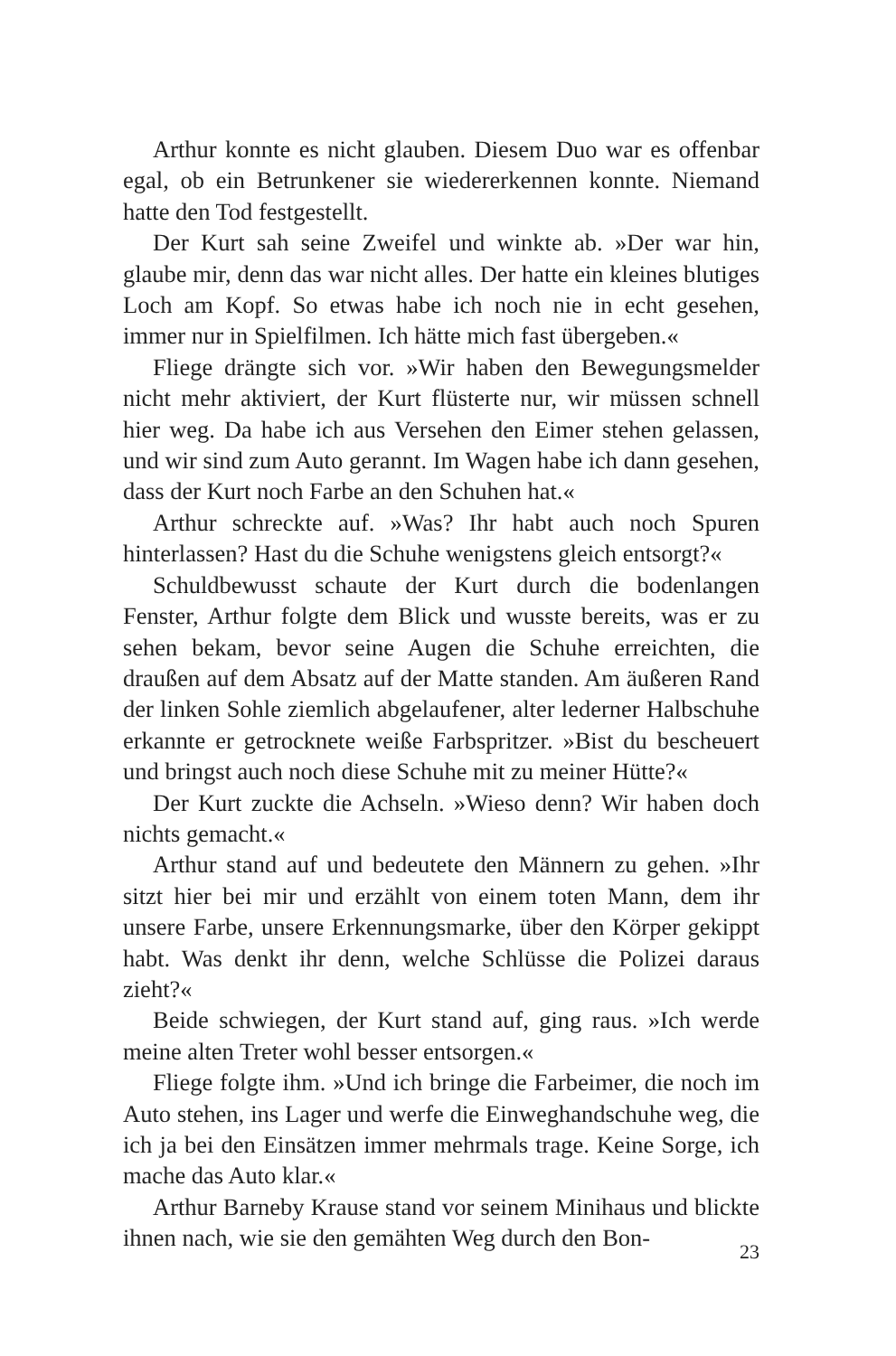Arthur konnte es nicht glauben. Diesem Duo war es offenbar egal, ob ein Betrunkener sie wiedererkennen konnte. Niemand hatte den Tod festgestellt.
Der Kurt sah seine Zweifel und winkte ab. »Der war hin, glaube mir, denn das war nicht alles. Der hatte ein kleines blutiges Loch am Kopf. So etwas habe ich noch nie in echt gesehen, immer nur in Spielfilmen. Ich hätte mich fast übergeben.«
Fliege drängte sich vor. »Wir haben den Bewegungsmelder nicht mehr aktiviert, der Kurt flüsterte nur, wir müssen schnell hier weg. Da habe ich aus Versehen den Eimer stehen gelassen, und wir sind zum Auto gerannt. Im Wagen habe ich dann gesehen, dass der Kurt noch Farbe an den Schuhen hat.«
Arthur schreckte auf. »Was? Ihr habt auch noch Spuren hinterlassen? Hast du die Schuhe wenigstens gleich entsorgt?«
Schuldbewusst schaute der Kurt durch die bodenlangen Fenster, Arthur folgte dem Blick und wusste bereits, was er zu sehen bekam, bevor seine Augen die Schuhe erreichten, die draußen auf dem Absatz auf der Matte standen. Am äußeren Rand der linken Sohle ziemlich abgelaufener, alter lederner Halbschuhe erkannte er getrocknete weiße Farbspritzer. »Bist du bescheuert und bringst auch noch diese Schuhe mit zu meiner Hütte?«
Der Kurt zuckte die Achseln. »Wieso denn? Wir haben doch nichts gemacht.«
Arthur stand auf und bedeutete den Männern zu gehen. »Ihr sitzt hier bei mir und erzählt von einem toten Mann, dem ihr unsere Farbe, unsere Erkennungsmarke, über den Körper gekippt habt. Was denkt ihr denn, welche Schlüsse die Polizei daraus zieht?«
Beide schwiegen, der Kurt stand auf, ging raus. »Ich werde meine alten Treter wohl besser entsorgen.«
Fliege folgte ihm. »Und ich bringe die Farbeimer, die noch im Auto stehen, ins Lager und werfe die Einweghandschuhe weg, die ich ja bei den Einsätzen immer mehrmals trage. Keine Sorge, ich mache das Auto klar.«
Arthur Barneby Krause stand vor seinem Minihaus und blickte ihnen nach, wie sie den gemähten Weg durch den Bon-
23